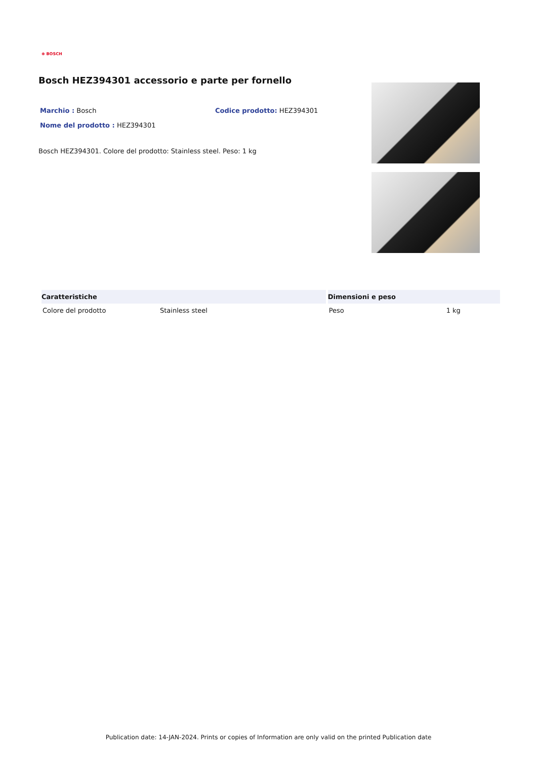⊕ BOSCH
Bosch HEZ394301 accessorio e parte per fornello
Marchio : Bosch Codice prodotto: HEZ394301
Nome del prodotto : HEZ394301
Bosch HEZ394301. Colore del prodotto: Stainless steel. Peso: 1 kg
| Caratteristiche | | Dimensioni e peso | |
| --- | --- | --- | --- |
| Colore del prodotto | Stainless steel | Peso | 1 kg |
Publication date: 14-JAN-2024. Prints or copies of Information are only valid on the printed Publication date